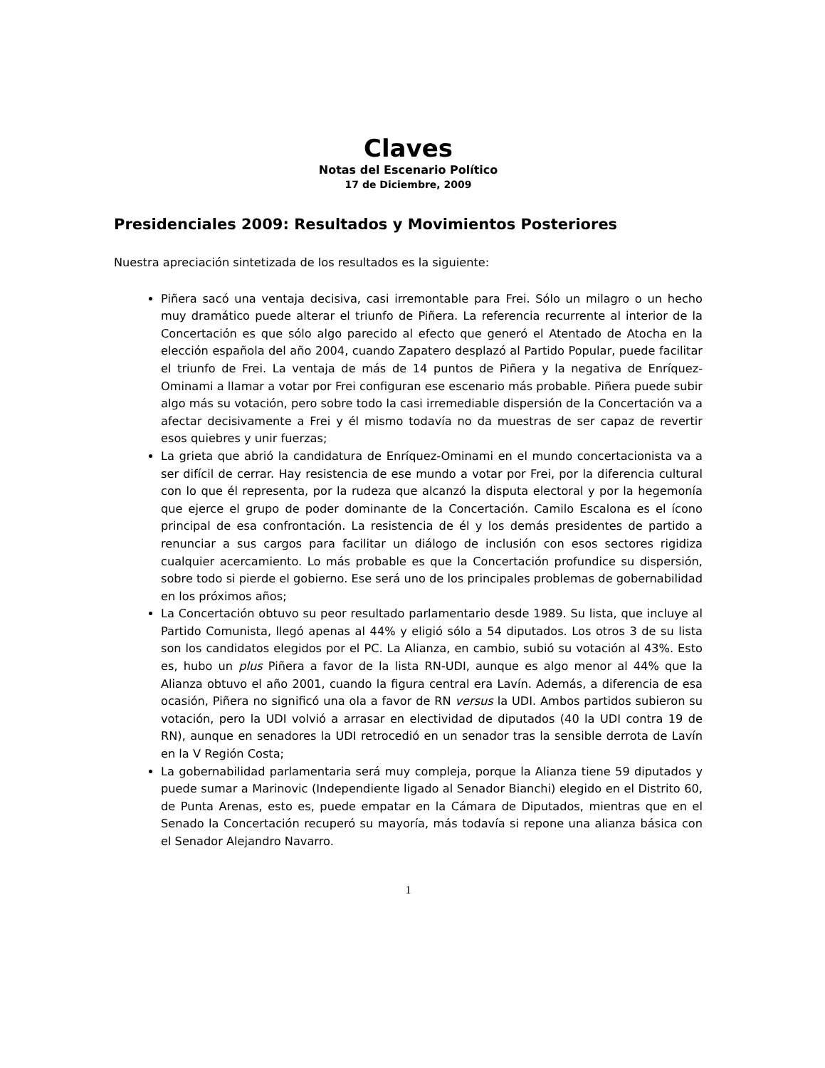Claves
Notas del Escenario Político
17 de Diciembre, 2009
Presidenciales 2009: Resultados y Movimientos Posteriores
Nuestra apreciación sintetizada de los resultados es la siguiente:
Piñera sacó una ventaja decisiva, casi irremontable para Frei. Sólo un milagro o un hecho muy dramático puede alterar el triunfo de Piñera. La referencia recurrente al interior de la Concertación es que sólo algo parecido al efecto que generó el Atentado de Atocha en la elección española del año 2004, cuando Zapatero desplazó al Partido Popular, puede facilitar el triunfo de Frei. La ventaja de más de 14 puntos de Piñera y la negativa de Enríquez-Ominami a llamar a votar por Frei configuran ese escenario más probable. Piñera puede subir algo más su votación, pero sobre todo la casi irremediable dispersión de la Concertación va a afectar decisivamente a Frei y él mismo todavía no da muestras de ser capaz de revertir esos quiebres y unir fuerzas;
La grieta que abrió la candidatura de Enríquez-Ominami en el mundo concertacionista va a ser difícil de cerrar. Hay resistencia de ese mundo a votar por Frei, por la diferencia cultural con lo que él representa, por la rudeza que alcanzó la disputa electoral y por la hegemonía que ejerce el grupo de poder dominante de la Concertación. Camilo Escalona es el ícono principal de esa confrontación. La resistencia de él y los demás presidentes de partido a renunciar a sus cargos para facilitar un diálogo de inclusión con esos sectores rigidiza cualquier acercamiento. Lo más probable es que la Concertación profundice su dispersión, sobre todo si pierde el gobierno. Ese será uno de los principales problemas de gobernabilidad en los próximos años;
La Concertación obtuvo su peor resultado parlamentario desde 1989. Su lista, que incluye al Partido Comunista, llegó apenas al 44% y eligió sólo a 54 diputados. Los otros 3 de su lista son los candidatos elegidos por el PC. La Alianza, en cambio, subió su votación al 43%. Esto es, hubo un plus Piñera a favor de la lista RN-UDI, aunque es algo menor al 44% que la Alianza obtuvo el año 2001, cuando la figura central era Lavín. Además, a diferencia de esa ocasión, Piñera no significó una ola a favor de RN versus la UDI. Ambos partidos subieron su votación, pero la UDI volvió a arrasar en electividad de diputados (40 la UDI contra 19 de RN), aunque en senadores la UDI retrocedió en un senador tras la sensible derrota de Lavín en la V Región Costa;
La gobernabilidad parlamentaria será muy compleja, porque la Alianza tiene 59 diputados y puede sumar a Marinovic (Independiente ligado al Senador Bianchi) elegido en el Distrito 60, de Punta Arenas, esto es, puede empatar en la Cámara de Diputados, mientras que en el Senado la Concertación recuperó su mayoría, más todavía si repone una alianza básica con el Senador Alejandro Navarro.
1